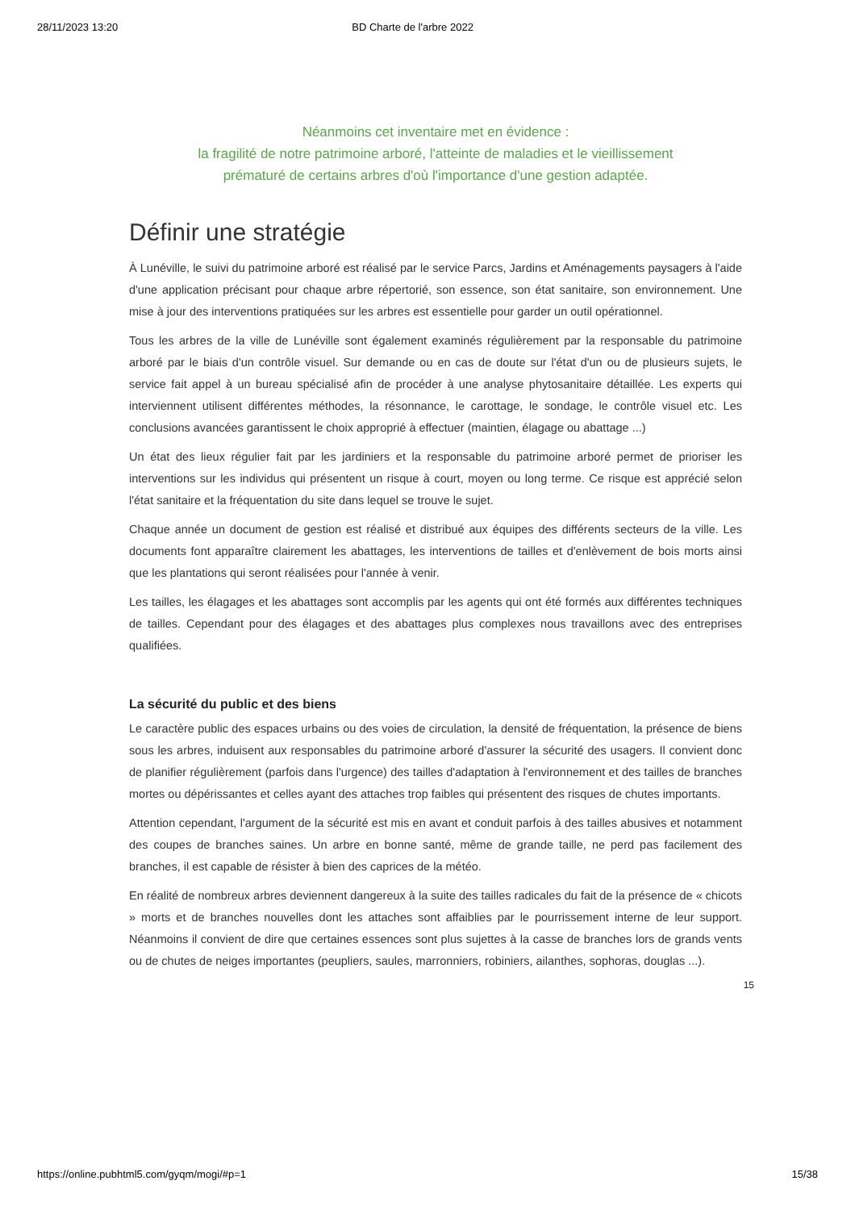28/11/2023 13:20 BD Charte de l'arbre 2022
Néanmoins cet inventaire met en évidence :
la fragilité de notre patrimoine arboré, l'atteinte de maladies et le vieillissement
prématuré de certains arbres d'où l'importance d'une gestion adaptée.
Définir une stratégie
À Lunéville, le suivi du patrimoine arboré est réalisé par le service Parcs, Jardins et Aménagements paysagers à l'aide d'une application précisant pour chaque arbre répertorié, son essence, son état sanitaire, son environnement. Une mise à jour des interventions pratiquées sur les arbres est essentielle pour garder un outil opérationnel.
Tous les arbres de la ville de Lunéville sont également examinés régulièrement par la responsable du patrimoine arboré par le biais d'un contrôle visuel. Sur demande ou en cas de doute sur l'état d'un ou de plusieurs sujets, le service fait appel à un bureau spécialisé afin de procéder à une analyse phytosanitaire détaillée. Les experts qui interviennent utilisent différentes méthodes, la résonnance, le carottage, le sondage, le contrôle visuel etc. Les conclusions avancées garantissent le choix approprié à effectuer (maintien, élagage ou abattage ...)
Un état des lieux régulier fait par les jardiniers et la responsable du patrimoine arboré permet de prioriser les interventions sur les individus qui présentent un risque à court, moyen ou long terme. Ce risque est apprécié selon l'état sanitaire et la fréquentation du site dans lequel se trouve le sujet.
Chaque année un document de gestion est réalisé et distribué aux équipes des différents secteurs de la ville. Les documents font apparaître clairement les abattages, les interventions de tailles et d'enlèvement de bois morts ainsi que les plantations qui seront réalisées pour l'année à venir.
Les tailles, les élagages et les abattages sont accomplis par les agents qui ont été formés aux différentes techniques de tailles. Cependant pour des élagages et des abattages plus complexes nous travaillons avec des entreprises qualifiées.
La sécurité du public et des biens
Le caractère public des espaces urbains ou des voies de circulation, la densité de fréquentation, la présence de biens sous les arbres, induisent aux responsables du patrimoine arboré d'assurer la sécurité des usagers. Il convient donc de planifier régulièrement (parfois dans l'urgence) des tailles d'adaptation à l'environnement et des tailles de branches mortes ou dépérissantes et celles ayant des attaches trop faibles qui présentent des risques de chutes importants.
Attention cependant, l'argument de la sécurité est mis en avant et conduit parfois à des tailles abusives et notamment des coupes de branches saines. Un arbre en bonne santé, même de grande taille, ne perd pas facilement des branches, il est capable de résister à bien des caprices de la météo.
En réalité de nombreux arbres deviennent dangereux à la suite des tailles radicales du fait de la présence de « chicots » morts et de branches nouvelles dont les attaches sont affaiblies par le pourrissement interne de leur support. Néanmoins il convient de dire que certaines essences sont plus sujettes à la casse de branches lors de grands vents ou de chutes de neiges importantes (peupliers, saules, marronniers, robiniers, ailanthes, sophoras, douglas ...).
15
https://online.pubhtml5.com/gyqm/mogi/#p=1 15/38